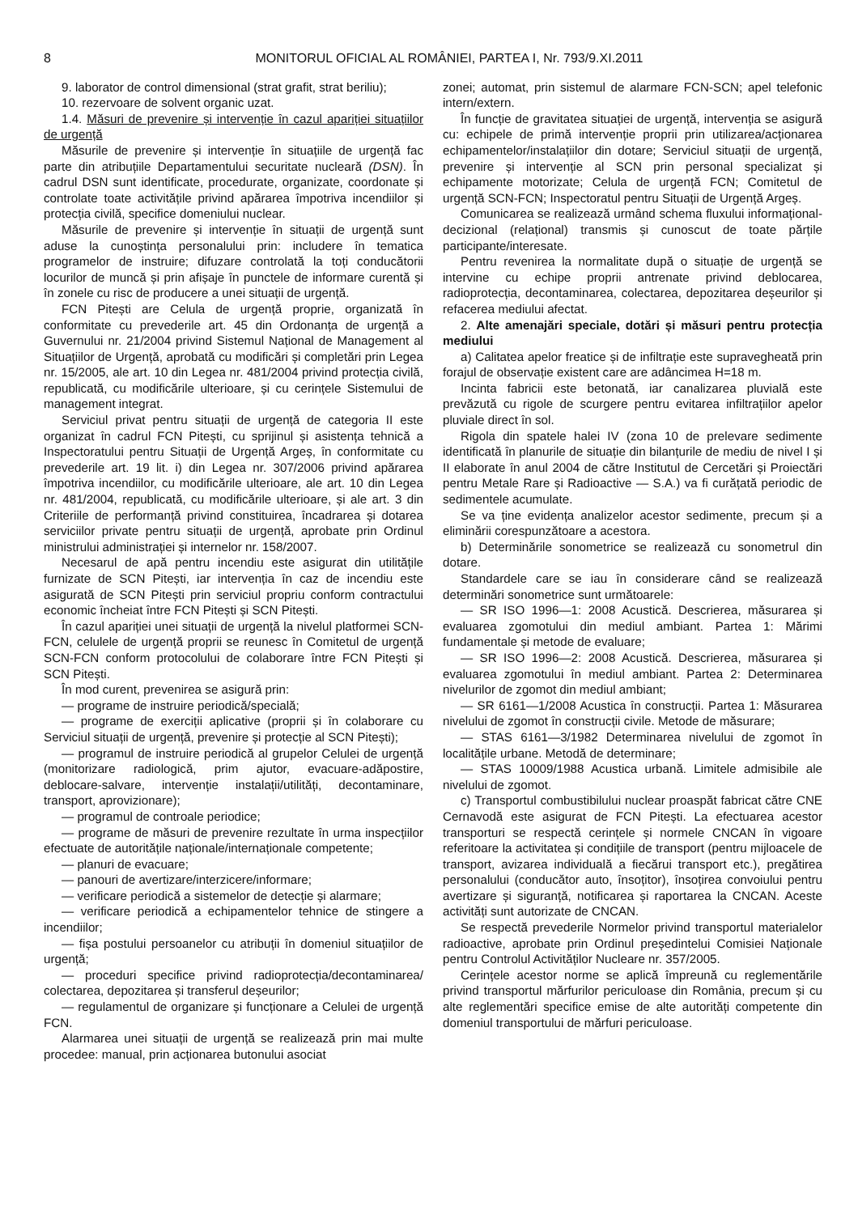8 MONITORUL OFICIAL AL ROMÂNIEI, PARTEA I, Nr. 793/9.XI.2011
9. laborator de control dimensional (strat grafit, strat beriliu);
10. rezervoare de solvent organic uzat.
1.4. Măsuri de prevenire și intervenție în cazul apariției situațiilor de urgență
Măsurile de prevenire și intervenție în situațiile de urgență fac parte din atribuțiile Departamentului securitate nucleară (DSN). În cadrul DSN sunt identificate, procedurate, organizate, coordonate și controlate toate activitățile privind apărarea împotriva incendiilor și protecția civilă, specifice domeniului nuclear.
Măsurile de prevenire și intervenție în situații de urgență sunt aduse la cunoștința personalului prin: includere în tematica programelor de instruire; difuzare controlată la toți conducătorii locurilor de muncă și prin afișaje în punctele de informare curentă și în zonele cu risc de producere a unei situații de urgență.
FCN Pitești are Celula de urgență proprie, organizată în conformitate cu prevederile art. 45 din Ordonanța de urgență a Guvernului nr. 21/2004 privind Sistemul Național de Management al Situațiilor de Urgență, aprobată cu modificări și completări prin Legea nr. 15/2005, ale art. 10 din Legea nr. 481/2004 privind protecția civilă, republicată, cu modificările ulterioare, și cu cerințele Sistemului de management integrat.
Serviciul privat pentru situații de urgență de categoria II este organizat în cadrul FCN Pitești, cu sprijinul și asistența tehnică a Inspectoratului pentru Situații de Urgență Argeș, în conformitate cu prevederile art. 19 lit. i) din Legea nr. 307/2006 privind apărarea împotriva incendiilor, cu modificările ulterioare, ale art. 10 din Legea nr. 481/2004, republicată, cu modificările ulterioare, și ale art. 3 din Criteriile de performanță privind constituirea, încadrarea și dotarea serviciilor private pentru situații de urgență, aprobate prin Ordinul ministrului administrației și internelor nr. 158/2007.
Necesarul de apă pentru incendiu este asigurat din utilitățile furnizate de SCN Pitești, iar intervenția în caz de incendiu este asigurată de SCN Pitești prin serviciul propriu conform contractului economic încheiat între FCN Pitești și SCN Pitești.
În cazul apariției unei situații de urgență la nivelul platformei SCN-FCN, celulele de urgență proprii se reunesc în Comitetul de urgență SCN-FCN conform protocolului de colaborare între FCN Pitești și SCN Pitești.
În mod curent, prevenirea se asigură prin:
— programe de instruire periodică/specială;
— programe de exerciții aplicative (proprii și în colaborare cu Serviciul situații de urgență, prevenire și protecție al SCN Pitești);
— programul de instruire periodică al grupelor Celulei de urgență (monitorizare radiologică, prim ajutor, evacuare-adăpostire, deblocare-salvare, intervenție instalații/utilități, decontaminare, transport, aprovizionare);
— programul de controale periodice;
— programe de măsuri de prevenire rezultate în urma inspecțiilor efectuate de autoritățile naționale/internaționale competente;
— planuri de evacuare;
— panouri de avertizare/interzicere/informare;
— verificare periodică a sistemelor de detecție și alarmare;
— verificare periodică a echipamentelor tehnice de stingere a incendiilor;
— fișa postului persoanelor cu atribuții în domeniul situațiilor de urgență;
— proceduri specifice privind radioprotecția/decontaminarea/ colectarea, depozitarea și transferul deșeurilor;
— regulamentul de organizare și funcționare a Celulei de urgență FCN.
Alarmarea unei situații de urgență se realizează prin mai multe procedee: manual, prin acționarea butonului asociat
zonei; automat, prin sistemul de alarmare FCN-SCN; apel telefonic intern/extern.
În funcție de gravitatea situației de urgență, intervenția se asigură cu: echipele de primă intervenție proprii prin utilizarea/acționarea echipamentelor/instalațiilor din dotare; Serviciul situații de urgență, prevenire și intervenție al SCN prin personal specializat și echipamente motorizate; Celula de urgență FCN; Comitetul de urgență SCN-FCN; Inspectoratul pentru Situații de Urgență Argeș.
Comunicarea se realizează urmând schema fluxului informațional-decizional (relațional) transmis și cunoscut de toate părțile participante/interesate.
Pentru revenirea la normalitate după o situație de urgență se intervine cu echipe proprii antrenate privind deblocarea, radioprotecția, decontaminarea, colectarea, depozitarea deșeurilor și refacerea mediului afectat.
2. Alte amenajări speciale, dotări și măsuri pentru protecția mediului
a) Calitatea apelor freatice și de infiltrație este supravegheată prin forajul de observație existent care are adâncimea H=18 m.
Incinta fabricii este betonată, iar canalizarea pluvială este prevăzută cu rigole de scurgere pentru evitarea infiltrațiilor apelor pluviale direct în sol.
Rigola din spatele halei IV (zona 10 de prelevare sedimente identificată în planurile de situație din bilanțurile de mediu de nivel I și II elaborate în anul 2004 de către Institutul de Cercetări și Proiectări pentru Metale Rare și Radioactive — S.A.) va fi curățată periodic de sedimentele acumulate.
Se va ține evidența analizelor acestor sedimente, precum și a eliminării corespunzătoare a acestora.
b) Determinările sonometrice se realizează cu sonometrul din dotare.
Standardele care se iau în considerare când se realizează determinări sonometrice sunt următoarele:
— SR ISO 1996—1: 2008 Acustică. Descrierea, măsurarea și evaluarea zgomotului din mediul ambiant. Partea 1: Mărimi fundamentale și metode de evaluare;
— SR ISO 1996—2: 2008 Acustică. Descrierea, măsurarea și evaluarea zgomotului în mediul ambiant. Partea 2: Determinarea nivelurilor de zgomot din mediul ambiant;
— SR 6161—1/2008 Acustica în construcții. Partea 1: Măsurarea nivelului de zgomot în construcții civile. Metode de măsurare;
— STAS 6161—3/1982 Determinarea nivelului de zgomot în localitățile urbane. Metodă de determinare;
— STAS 10009/1988 Acustica urbană. Limitele admisibile ale nivelului de zgomot.
c) Transportul combustibilului nuclear proaspăt fabricat către CNE Cernavodă este asigurat de FCN Pitești. La efectuarea acestor transporturi se respectă cerințele și normele CNCAN în vigoare referitoare la activitatea și condițiile de transport (pentru mijloacele de transport, avizarea individuală a fiecărui transport etc.), pregătirea personalului (conducător auto, însoțitor), însoțirea convoiului pentru avertizare și siguranță, notificarea și raportarea la CNCAN. Aceste activități sunt autorizate de CNCAN.
Se respectă prevederile Normelor privind transportul materialelor radioactive, aprobate prin Ordinul președintelui Comisiei Naționale pentru Controlul Activităților Nucleare nr. 357/2005.
Cerințele acestor norme se aplică împreună cu reglementările privind transportul mărfurilor periculoase din România, precum și cu alte reglementări specifice emise de alte autorități competente din domeniul transportului de mărfuri periculoase.